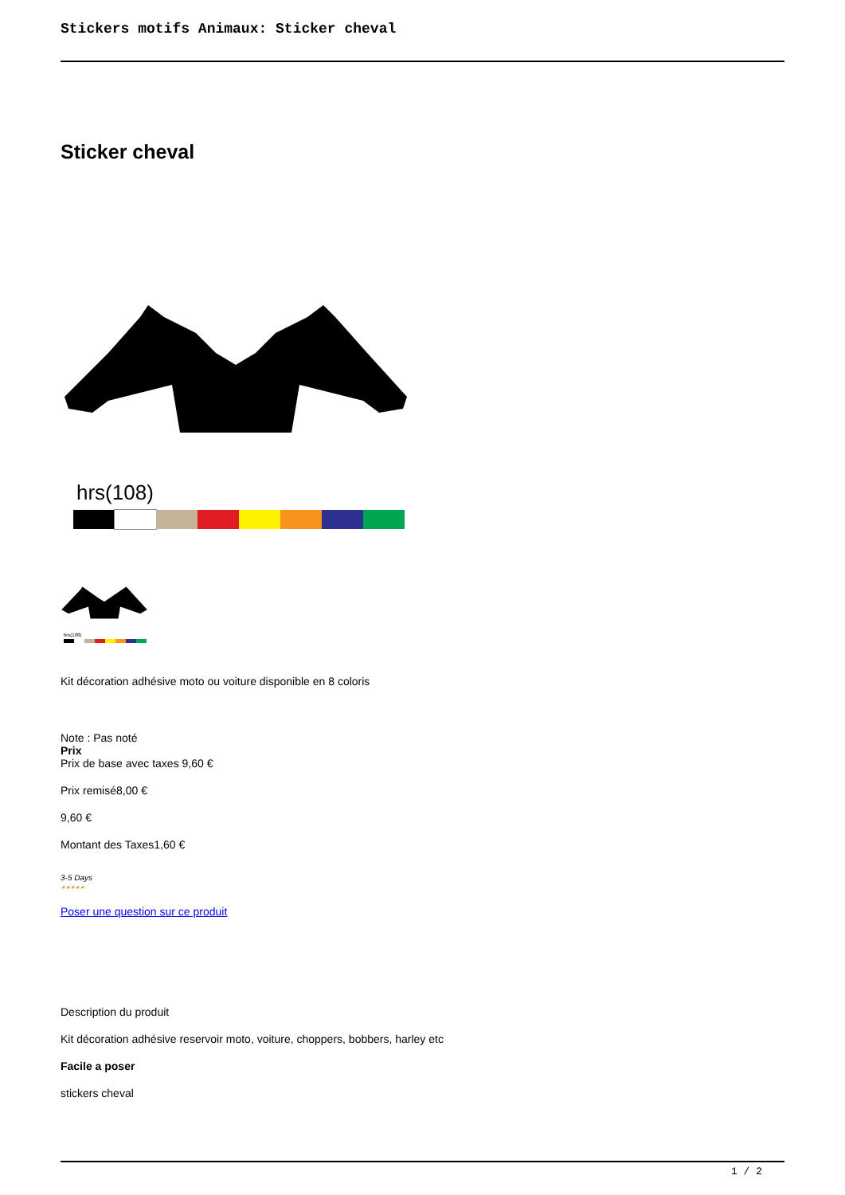Stickers motifs Animaux: Sticker cheval
Sticker cheval
hrs(108)
hrs(108)
Kit décoration adhésive moto ou voiture disponible en 8 coloris
Note : Pas noté
Prix
Prix de base avec taxes 9,60 €
Prix remisé8,00 €
9,60 €
Montant des Taxes1,60 €
3-5 Days
★★★★★
Poser une question sur ce produit
Description du produit
Kit décoration adhésive reservoir moto, voiture, choppers, bobbers, harley etc
Facile a poser
stickers cheval
1 / 2